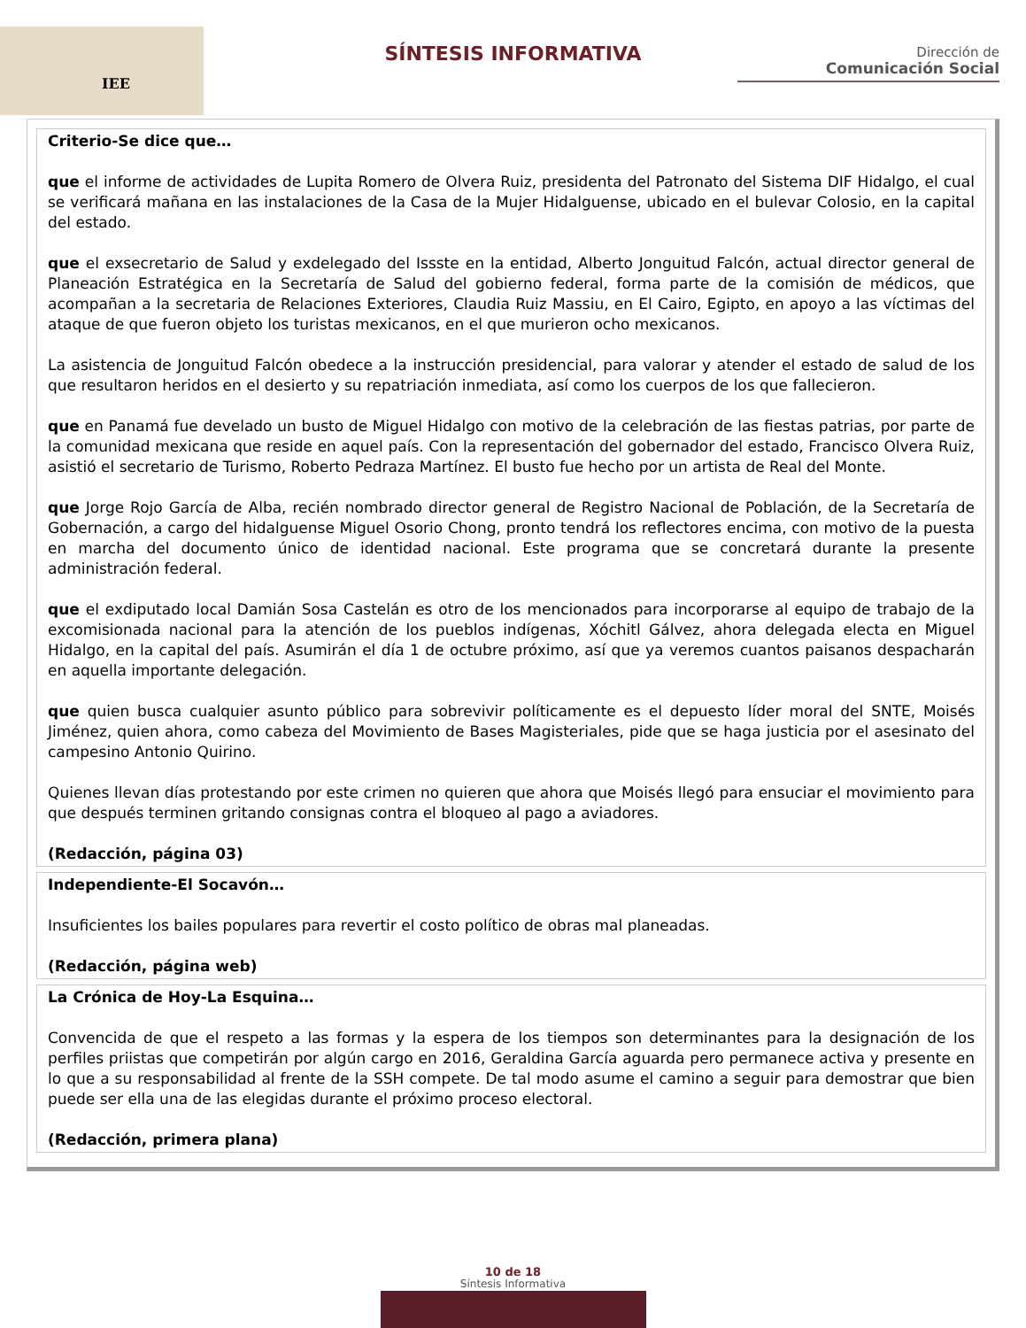IEE
SÍNTESIS INFORMATIVA
Dirección de
Comunicación Social
Criterio-Se dice que…
que el informe de actividades de Lupita Romero de Olvera Ruiz, presidenta del Patronato del Sistema DIF Hidalgo, el cual se verificará mañana en las instalaciones de la Casa de la Mujer Hidalguense, ubicado en el bulevar Colosio, en la capital del estado.
que el exsecretario de Salud y exdelegado del Issste en la entidad, Alberto Jonguitud Falcón, actual director general de Planeación Estratégica en la Secretaría de Salud del gobierno federal, forma parte de la comisión de médicos, que acompañan a la secretaria de Relaciones Exteriores, Claudia Ruiz Massiu, en El Cairo, Egipto, en apoyo a las víctimas del ataque de que fueron objeto los turistas mexicanos, en el que murieron ocho mexicanos.
La asistencia de Jonguitud Falcón obedece a la instrucción presidencial, para valorar y atender el estado de salud de los que resultaron heridos en el desierto y su repatriación inmediata, así como los cuerpos de los que fallecieron.
que en Panamá fue develado un busto de Miguel Hidalgo con motivo de la celebración de las fiestas patrias, por parte de la comunidad mexicana que reside en aquel país. Con la representación del gobernador del estado, Francisco Olvera Ruiz, asistió el secretario de Turismo, Roberto Pedraza Martínez. El busto fue hecho por un artista de Real del Monte.
que Jorge Rojo García de Alba, recién nombrado director general de Registro Nacional de Población, de la Secretaría de Gobernación, a cargo del hidalguense Miguel Osorio Chong, pronto tendrá los reflectores encima, con motivo de la puesta en marcha del documento único de identidad nacional. Este programa que se concretará durante la presente administración federal.
que el exdiputado local Damián Sosa Castelán es otro de los mencionados para incorporarse al equipo de trabajo de la excomisionada nacional para la atención de los pueblos indígenas, Xóchitl Gálvez, ahora delegada electa en Miguel Hidalgo, en la capital del país. Asumirán el día 1 de octubre próximo, así que ya veremos cuantos paisanos despacharán en aquella importante delegación.
que quien busca cualquier asunto público para sobrevivir políticamente es el depuesto líder moral del SNTE, Moisés Jiménez, quien ahora, como cabeza del Movimiento de Bases Magisteriales, pide que se haga justicia por el asesinato del campesino Antonio Quirino.
Quienes llevan días protestando por este crimen no quieren que ahora que Moisés llegó para ensuciar el movimiento para que después terminen gritando consignas contra el bloqueo al pago a aviadores.
(Redacción, página 03)
Independiente-El Socavón…
Insuficientes los bailes populares para revertir el costo político de obras mal planeadas.
(Redacción, página web)
La Crónica de Hoy-La Esquina…
Convencida de que el respeto a las formas y la espera de los tiempos son determinantes para la designación de los perfiles priistas que competirán por algún cargo en 2016, Geraldina García aguarda pero permanece activa y presente en lo que a su responsabilidad al frente de la SSH compete. De tal modo asume el camino a seguir para demostrar que bien puede ser ella una de las elegidas durante el próximo proceso electoral.
(Redacción, primera plana)
10 de 18
Síntesis Informativa